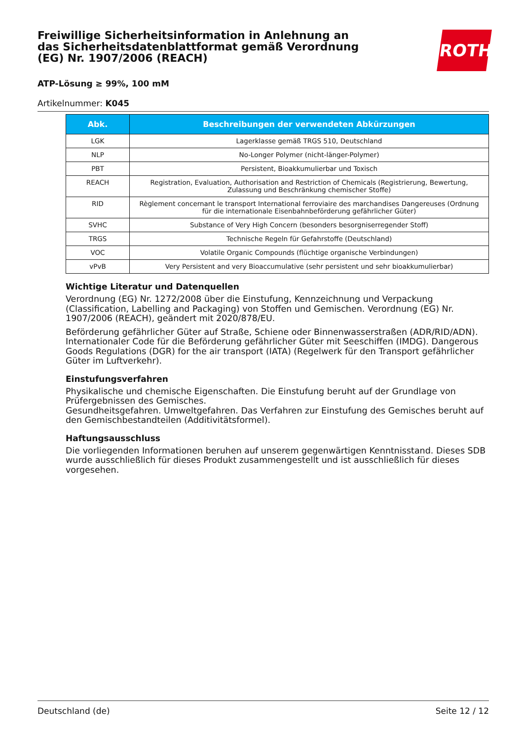ROTH
Freiwillige Sicherheitsinformation in Anlehnung an das Sicherheitsdatenblattformat gemäß Verordnung (EG) Nr. 1907/2006 (REACH)
ATP-Lösung ≥ 99%, 100 mM
Artikelnummer: K045
| Abk. | Beschreibungen der verwendeten Abkürzungen |
| --- | --- |
| LGK | Lagerklasse gemäß TRGS 510, Deutschland |
| NLP | No-Longer Polymer (nicht-länger-Polymer) |
| PBT | Persistent, Bioakkumulierbar und Toxisch |
| REACH | Registration, Evaluation, Authorisation and Restriction of Chemicals (Registrierung, Bewertung, Zulassung und Beschränkung chemischer Stoffe) |
| RID | Règlement concernant le transport International ferroviaire des marchandises Dangereuses (Ordnung für die internationale Eisenbahnbeförderung gefährlicher Güter) |
| SVHC | Substance of Very High Concern (besonders besorgniserregender Stoff) |
| TRGS | Technische Regeln für Gefahrstoffe (Deutschland) |
| VOC | Volatile Organic Compounds (flüchtige organische Verbindungen) |
| vPvB | Very Persistent and very Bioaccumulative (sehr persistent und sehr bioakkumulierbar) |
Wichtige Literatur und Datenquellen
Verordnung (EG) Nr. 1272/2008 über die Einstufung, Kennzeichnung und Verpackung (Classification, Labelling and Packaging) von Stoffen und Gemischen. Verordnung (EG) Nr. 1907/2006 (REACH), geändert mit 2020/878/EU.
Beförderung gefährlicher Güter auf Straße, Schiene oder Binnenwasserstraßen (ADR/RID/ADN). Internationaler Code für die Beförderung gefährlicher Güter mit Seeschiffen (IMDG). Dangerous Goods Regulations (DGR) for the air transport (IATA) (Regelwerk für den Transport gefährlicher Güter im Luftverkehr).
Einstufungsverfahren
Physikalische und chemische Eigenschaften. Die Einstufung beruht auf der Grundlage von Prüfergebnissen des Gemisches.
Gesundheitsgefahren. Umweltgefahren. Das Verfahren zur Einstufung des Gemisches beruht auf den Gemischbestandteilen (Additivitätsformel).
Haftungsausschluss
Die vorliegenden Informationen beruhen auf unserem gegenwärtigen Kenntnisstand. Dieses SDB wurde ausschließlich für dieses Produkt zusammengestellt und ist ausschließlich für dieses vorgesehen.
Deutschland (de) Seite 12 / 12